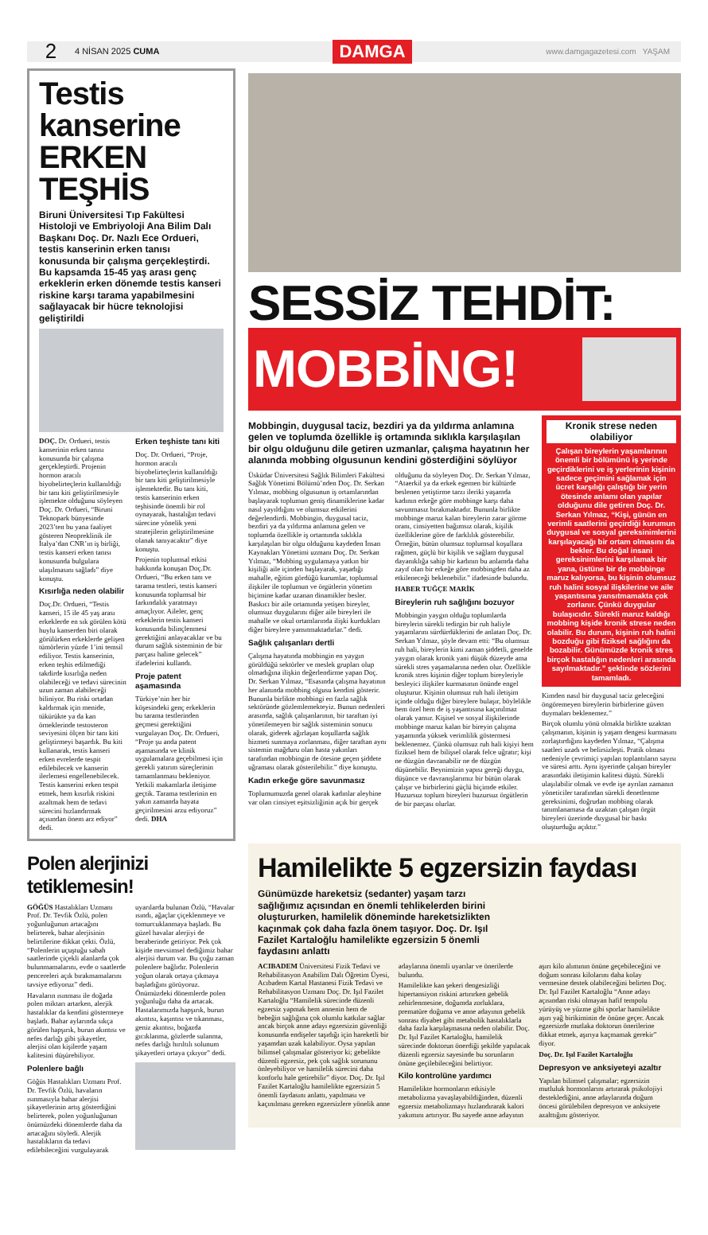2 4 NİSAN 2025 CUMA DAMGA www.damgagazetesi.com YAŞAM
Testis kanserine ERKEN TEŞHİS
Biruni Üniversitesi Tıp Fakültesi Histoloji ve Embriyoloji Ana Bilim Dalı Başkanı Doç. Dr. Nazlı Ece Ordueri, testis kanserinin erken tanısı konusunda bir çalışma gerçekleştirdi. Bu kapsamda 15-45 yaş arası genç erkeklerin erken dönemde testis kanseri riskine karşı tarama yapabilmesini sağlayacak bir hücre teknolojisi geliştirildi
DOÇ. Dr. Ordueri, testis kanserinin erken tanısı konusunda bir çalışma gerçekleştirdi. Projenin hormon aracılı biyobelirteçlerin kullanıldığı bir tanı kiti geliştirilmesiyle işlemekte olduğunu söyleyen Doç. Dr. Ordueri, “Biruni Teknopark bünyesinde 2023’ten bu yana faaliyet gösteren Neopreklinik ile İtalya’dan CNR’ın iş birliği, testis kanseri erken tanısı konusunda bulgulara ulaşılmasını sağladı” diye konuştu.
Kısırlığa neden olabilir
Doç.Dr. Ordueri, “Testis kanseri, 15 ile 45 yaş arası erkeklerde en sık görülen kötü huylu kanserden biri olarak görülürken erkeklerde gelişen tümörlerin yüzde 1’ini temsil ediliyor. Testis kanserinin, erken teşhis edilmediği takdirde kısırlığa neden olabileceği ve tedavi sürecinin uzun zaman alabileceği biliniyor. Bu riski ortadan kaldırmak için menide, tükürükte ya da kan örneklerinde testosteron seviyesini ölçen bir tanı kiti geliştirmeyi başardık. Bu kiti kullanarak, testis kanseri erken evrelerde tespit edilebilecek ve kanserin ilerlemesi engellenebilecek. Testis kanserini erken tespit etmek, hem kısırlık riskini azaltmak hem de tedavi sürecini hızlandırmak açısından önem arz ediyor” dedi.
Erken teşhiste tanı kiti
Doç. Dr. Ordueri, “Proje, hormon aracılı biyobelirteçlerin kullanıldığı bir tanı kiti geliştirilmesiyle işlemektedir. Bu tanı kiti, testis kanserinin erken teşhisinde önemli bir rol oynayarak, hastalığın tedavi sürecine yönelik yeni stratejilerin geliştirilmesine olanak tanıyacaktır” diye konuştu.
Projenin toplumsal etkisi hakkında konuşan Doç.Dr. Ordueri, “Bu erken tanı ve tarama testleri, testis kanseri konusunda toplumsal bir farkındalık yaratmayı amaçlıyor. Aileler, genç erkeklerin testis kanseri konusunda bilinçlenmesi gerektiğini anlayacaklar ve bu durum sağlık sisteminin de bir parçası haline gelecek” ifadelerini kullandı.
Proje patent aşamasında
Türkiye’nin her bir köşesindeki genç erkeklerin bu tarama testlerinden geçmesi gerektiğini vurgulayan Doç. Dr. Ordueri, “Proje şu anda patent aşamasında ve klinik uygulamalara geçebilmesi için gerekli yatırım süreçlerinin tamamlanması bekleniyor. Yetkili makamlarla iletişime geçtik. Tarama testlerinin en yakın zamanda hayata geçirilmesini arzu ediyoruz” dedi. DHA
Polen alerjinizi tetiklemesin!
GÖĞÜS Hastalıkları Uzmanı Prof. Dr. Tevfik Özlü, polen yoğunluğunun artacağını belirterek, bahar alerjisinin belirtilerine dikkat çekti. Özlü, “Polenlerin uçuştuğu sabah saatlerinde çiçekli alanlarda çok bulunmamalarını, evde o saatlerde pencereleri açık bırakmamalarını tavsiye ediyoruz” dedi.
Havaların ısınması ile doğada polen miktarı artarken, alerjik hastalıklar da kendini göstermeye başladı. Bahar aylarında sıkça görülen hapşırık, burun akıntısı ve nefes darlığı gibi şikayetler, alerjisi olan kişilerde yaşam kalitesini düşürebiliyor.
Polenlere bağlı
Göğüs Hastalıkları Uzmanı Prof. Dr. Tevfik Özlü, havaların ısınmasıyla bahar alerjisi şikayetlerinin artış gösterdiğini belirterek, polen yoğunluğunun önümüzdeki dönemlerde daha da artacağını söyledi. Alerjik hastalıkların da tedavi edilebileceğini vurgulayarak uyarılarda bulunan Özlü, “Havalar ısındı, ağaçlar çiçeklenmeye ve tomurcuklanmaya başladı. Bu güzel havalar alerjiyi de beraberinde getiriyor. Pek çok kişide mevsimsel dediğimiz bahar alerjisi durum var. Bu çoğu zaman polenlere bağlıdır. Polenlerin yoğun olarak ortaya çıkmaya başladığını görüyoruz. Önümüzdeki dönemlerde polen yoğunluğu daha da artacak. Hastalarımızda hapşırık, burun akıntısı, kaşıntısı ve tıkanması, geniz akıntısı, boğazda gıcıklanma, gözlerde sulanma, nefes darlığı hırıltılı solunum şikayetleri ortaya çıkıyor” dedi.
SESSİZ TEHDİT:
MOBBİNG!
Mobbingin, duygusal taciz, bezdiri ya da yıldırma anlamına gelen ve toplumda özellikle iş ortamında sıklıkla karşılaşılan bir olgu olduğunu dile getiren uzmanlar, çalışma hayatının her alanında mobbing olgusunun kendini gösterdiğini söylüyor
Üsküdar Üniversitesi Sağlık Bilimleri Fakültesi Sağlık Yönetimi Bölümü’nden Doç. Dr. Serkan Yılmaz, mobbing olgusunun iş ortamlarından başlayarak toplumun geniş dinamiklerine kadar nasıl yayıldığını ve olumsuz etkilerini değerlendirdi. Mobbingin, duygusal taciz, bezdiri ya da yıldırma anlamına gelen ve toplumda özellikle iş ortamında sıklıkla karşılaşılan bir olgu olduğunu kaydeden İnsan Kaynakları Yönetimi uzmanı Doç. Dr. Serkan Yılmaz, “Mobbing uygulamaya yatkın bir kişiliği aile içinden başlayarak, yaşadığı mahalle, eğitim gördüğü kurumlar, toplumsal ilişkiler ile toplumun ve örgütlerin yönetim biçimine kadar uzanan dinamikler besler. Baskıcı bir aile ortamında yetişen bireyler, olumsuz duygularını diğer aile bireyleri ile mahalle ve okul ortamlarında ilişki kurdukları diğer bireylere yansıtmaktadırlar.” dedi.
Sağlık çalışanları dertli
Çalışma hayatında mobbingin en yaygın görüldüğü sektörler ve meslek grupları olup olmadığına ilişkin değerlendirme yapan Doç. Dr. Serkan Yılmaz, “Esasında çalışma hayatının her alanında mobbing olgusu kendini gösterir. Bununla birlikte mobbingi en fazla sağlık sektöründe gözlemlemekteyiz. Bunun nedenleri arasında, sağlık çalışanlarının, bir taraftan iyi yönetilemeyen bir sağlık sisteminin sonucu olarak, giderek ağırlaşan koşullarda sağlık hizmeti sunmaya zorlanması, diğer taraftan aynı sistemin mağduru olan hasta yakınları tarafından mobbingin de ötesine geçen şiddete uğraması olarak gösterilebilir.” diye konuştu.
Kadın erkeğe göre savunmasız
Toplumumuzda genel olarak kadınlar aleyhine var olan cinsiyet eşitsizliğinin açık bir gerçek olduğunu da söyleyen Doç. Dr. Serkan Yılmaz, “Ataerkil ya da erkek egemen bir kültürde beslenen yetiştirme tarzı ileriki yaşamda kadının erkeğe göre mobbinge karşı daha savunmasız bırakmaktadır. Bununla birlikte mobbinge maruz kalan bireylerin zarar görme oranı, cinsiyetten bağımsız olarak, kişilik özelliklerine göre de farklılık gösterebilir. Örneğin, bütün olumsuz toplumsal koşullara rağmen, güçlü bir kişilik ve sağlam duygusal dayanıklığa sahip bir kadının bu anlamda daha zayıf olan bir erkeğe göre mobbingden daha az etkileneceği beklenebilir.” ifadesinde bulundu.
HABER TUĞÇE MARİK
Bireylerin ruh sağlığını bozuyor
Mobbingin yaygın olduğu toplumlarda bireylerin sürekli tedirgin bir ruh haliyle yaşamlarını sürdürdüklerini de anlatan Doç. Dr. Serkan Yılmaz, şöyle devam etti: “Bu olumsuz ruh hali, bireylerin kimi zaman şiddetli, genelde yaygın olarak kronik yani düşük düzeyde ama sürekli stres yaşamalarına neden olur. Özellikle kronik stres kişinin diğer toplum bireyleriyle besleyici ilişkiler kurmasının önünde engel oluşturur. Kişinin olumsuz ruh hali iletişim içinde olduğu diğer bireylere bulaşır, böylelikle hem özel hem de iş yaşantısına kaçınılmaz olarak yansır. Kişisel ve sosyal ilişkilerinde mobbinge maruz kalan bir bireyin çalışma yaşamında yüksek verimlilik göstermesi beklenemez. Çünkü olumsuz ruh hali kişiyi hem fiziksel hem de bilişsel olarak felce uğratır; kişi ne düzgün davranabilir ne de düzgün düşünebilir. Beynimizin yapısı gereği duygu, düşünce ve davranışlarımız bir bütün olarak çalışır ve birbirlerini güçlü biçimde etkiler. Huzursuz toplum bireyleri huzursuz örgütlerin de bir parçası olurlar.
Kronik strese neden olabiliyor
Çalışan bireylerin yaşamlarının önemli bir bölümünü iş yerinde geçirdiklerini ve iş yerlerinin kişinin sadece geçimini sağlamak için ücret karşılığı çalıştığı bir yerin ötesinde anlamı olan yapılar olduğunu dile getiren Doç. Dr. Serkan Yılmaz, “Kişi, günün en verimli saatlerini geçirdiği kurumun duygusal ve sosyal gereksinimlerini karşılayacağı bir ortam olmasını da bekler. Bu doğal insani gereksinimlerini karşılamak bir yana, üstüne bir de mobbinge maruz kalıyorsa, bu kişinin olumsuz ruh halini sosyal ilişkilerine ve aile yaşantısına yansıtmamakta çok zorlanır. Çünkü duygular bulaşıcıdır. Sürekli maruz kaldığı mobbing kişide kronik strese neden olabilir. Bu durum, kişinin ruh halini bozduğu gibi fiziksel sağlığını da bozabilir. Günümüzde kronik stres birçok hastalığın nedenleri arasında sayılmaktadır.” şeklinde sözlerini tamamladı.
Kimden nasıl bir duygusal taciz geleceğini öngöremeyen bireylerin birbirlerine güven duymaları beklenemez.”
Birçok olumlu yönü olmakla birlikte uzaktan çalışmanın, kişinin iş yaşam dengesi kurmasını zorlaştırdığını kaydeden Yılmaz, “Çalışma saatleri uzadı ve belirsizleşti. Pratik olması nedeniyle çevrimiçi yapılan toplantıların sayısı ve süresi arttı. Aynı işyerinde çalışan bireyler arasındaki iletişimin kalitesi düştü. Sürekli ulaşılabilir olmak ve evde işe ayrılan zamanın yöneticiler tarafından sürekli denetlenme gereksinimi, doğrudan mobbing olarak tanımlanamasa da uzaktan çalışan örgüt bireyleri üzerinde duygusal bir baskı oluşturduğu açıktır.”
Hamilelikte 5 egzersizin faydası
Günümüzde hareketsiz (sedanter) yaşam tarzı sağlığımız açısından en önemli tehlikelerden birini oluştururken, hamilelik döneminde hareketsizlikten kaçınmak çok daha fazla önem taşıyor. Doç. Dr. Işıl Fazilet Kartaloğlu hamilelikte egzersizin 5 önemli faydasını anlattı
ACIBADEM Üniversitesi Fizik Tedavi ve Rehabilitasyon Anabilim Dalı Öğretim Üyesi, Acıbadem Kartal Hastanesi Fizik Tedavi ve Rehabilitasyon Uzmanı Doç. Dr. Işıl Fazilet Kartaloğlu “Hamilelik sürecinde düzenli egzersiz yapmak hem annenin hem de bebeğin sağlığına çok olumlu katkılar sağlar ancak birçok anne adayı egzersizin güvenliği konusunda endişeler taşıdığı için hareketli bir yaşamdan uzak kalabiliyor. Oysa yapılan bilimsel çalışmalar gösteriyor ki; gebelikte düzenli egzersiz, pek çok sağlık sorununu önleyebiliyor ve hamilelik sürecini daha konforlu hale getirebilir” diyor. Doç. Dr. Işıl Fazilet Kartaloğlu hamilelikte egzersizin 5 önemli faydasını anlattı, yapılması ve kaçınılması gereken egzersizlere yönelik anne adaylarına önemli uyarılar ve önerilerde bulundu.
Hamilelikte kan şekeri dengesizliği hipertansiyon riskini artırırken gebelik zehirlenmesine, doğumda zorluklara, prematüre doğuma ve anne adayının gebelik sonrası diyabet gibi metabolik hastalıklarla daha fazla karşılaşmasına neden olabilir. Doç. Dr. Işıl Fazilet Kartaloğlu, hamilelik sürecinde doktorun önerdiği şekilde yapılacak düzenli egzersiz sayesinde bu sorunların önüne geçilebileceğini belirtiyor.
Kilo kontrolüne yardımcı
Hamilelikte hormonların etkisiyle metabolizma yavaşlayabildiğinden, düzenli egzersiz metabolizmayı hızlandırarak kalori yakımını artırıyor. Bu sayede anne adayının aşırı kilo alımının önüne geçebileceğini ve doğum sonrası kilolarını daha kolay vermesine destek olabileceğini belirten Doç. Dr. Işıl Fazilet Kartaloğlu “Anne adayı açısından riski olmayan hafif tempolu yürüyüş ve yüzme gibi sporlar hamilelikte aşırı yağ birikiminin de önüne geçer. Ancak egzersizde mutlaka doktorun önerilerine dikkat etmek, aşırıya kaçmamak gerekir” diyor.
Doç. Dr. Işıl Fazilet Kartaloğlu
Depresyon ve anksiyeteyi azaltır
Yapılan bilimsel çalışmalar; egzersizin mutluluk hormonlarını artırarak psikolojiyi desteklediğini, anne adaylarında doğum öncesi görülebilen depresyon ve anksiyete azalttığını gösteriyor.